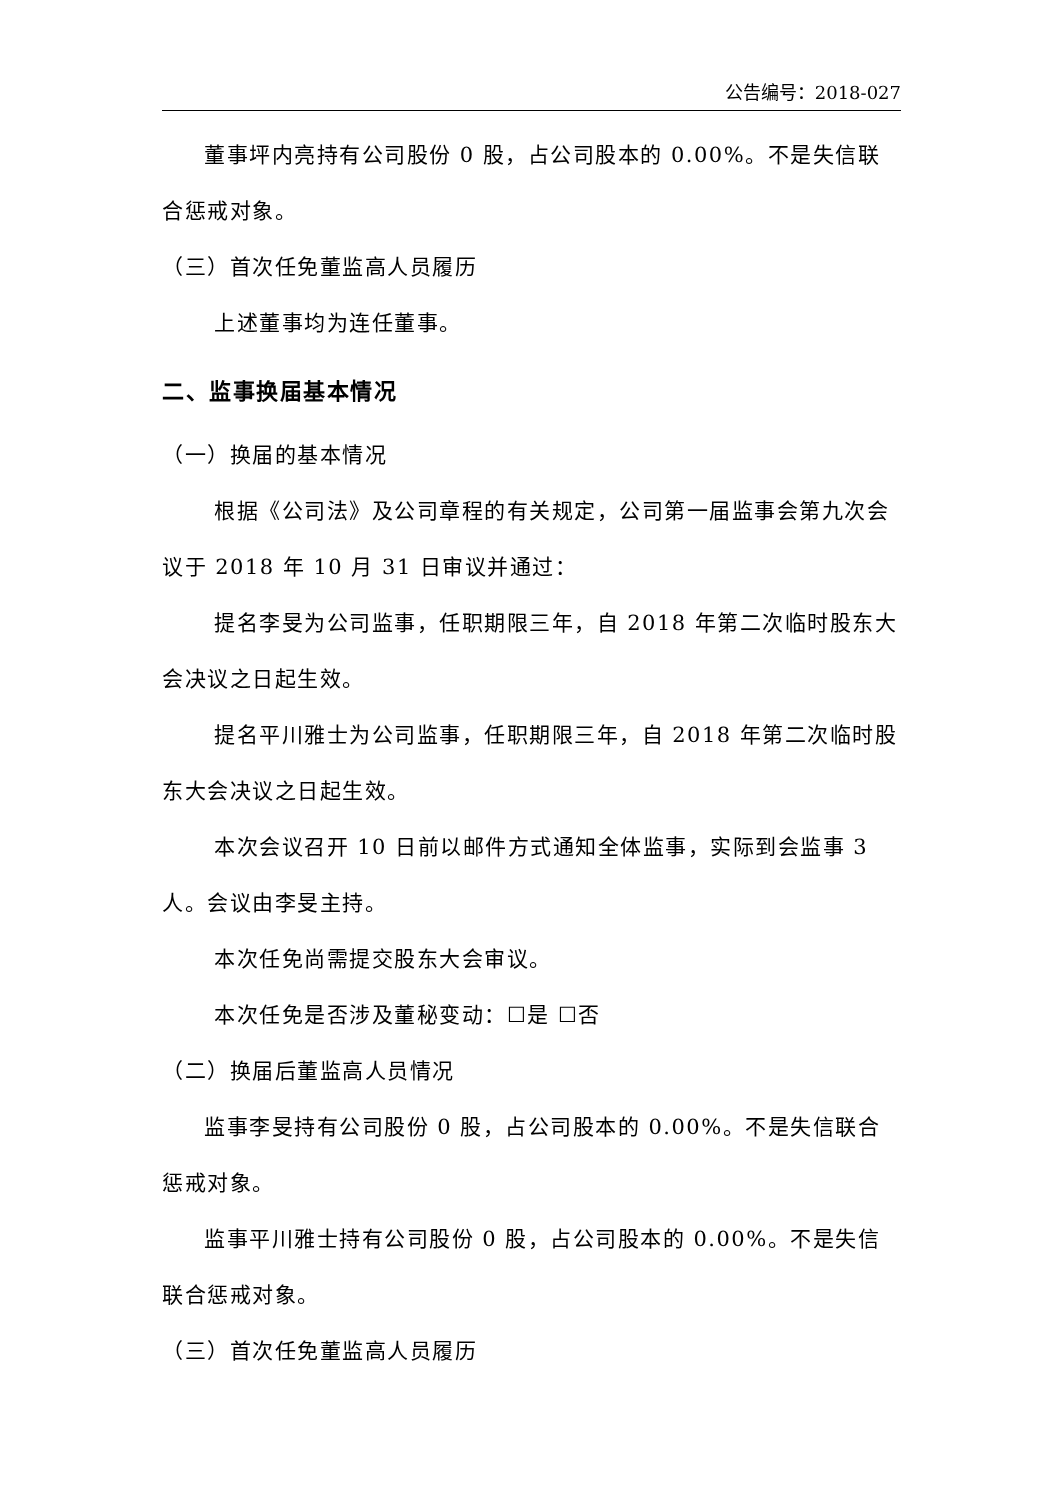公告编号：2018-027
董事坪内亮持有公司股份 0 股，占公司股本的 0.00%。不是失信联合惩戒对象。
（三）首次任免董监高人员履历
上述董事均为连任董事。
二、监事换届基本情况
（一）换届的基本情况
根据《公司法》及公司章程的有关规定，公司第一届监事会第九次会议于 2018 年 10 月 31 日审议并通过：
提名李旻为公司监事，任职期限三年，自 2018 年第二次临时股东大会决议之日起生效。
提名平川雅士为公司监事，任职期限三年，自 2018 年第二次临时股东大会决议之日起生效。
本次会议召开 10 日前以邮件方式通知全体监事，实际到会监事 3 人。会议由李旻主持。
本次任免尚需提交股东大会审议。
本次任免是否涉及董秘变动：☐是 ☐否
（二）换届后董监高人员情况
监事李旻持有公司股份 0 股，占公司股本的 0.00%。不是失信联合惩戒对象。
监事平川雅士持有公司股份 0 股，占公司股本的 0.00%。不是失信联合惩戒对象。
（三）首次任免董监高人员履历